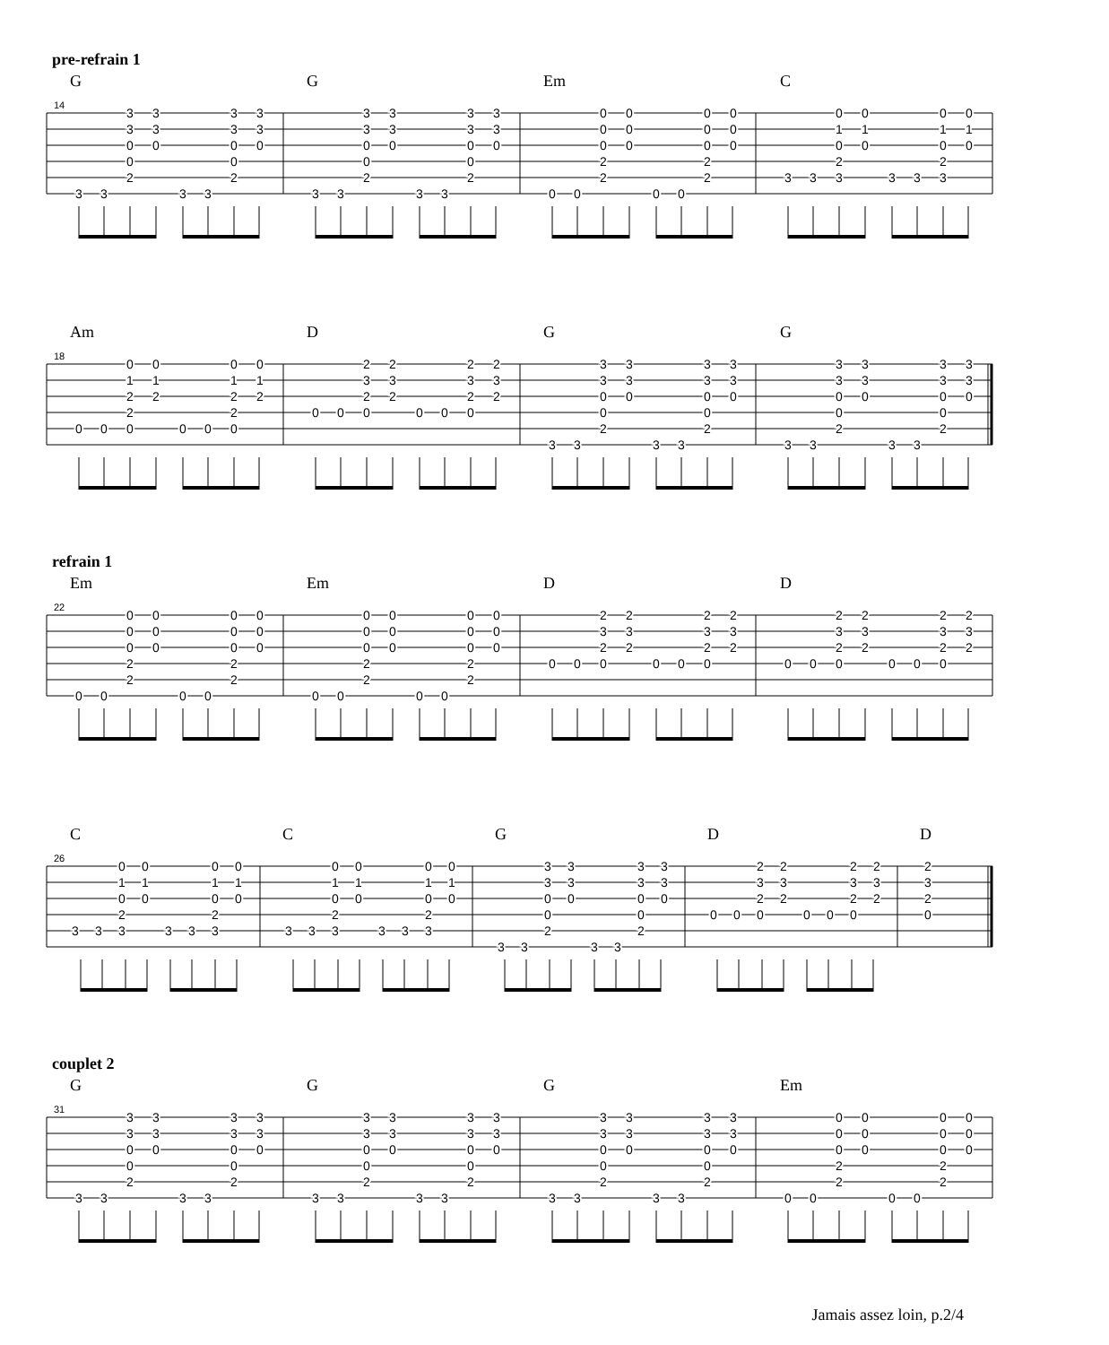pre-refrain 1
G G Em C
14
3
3
3
3
0
0
2
3
3
0
3
3
3
3
0
0
2
3
3
0
3
3
3
3
0
0
2
3
3
0
3
3
3
3
0
0
2
3
3
0
0
0
0
0
0
2
2
0
0
0
0
0
0
0
0
2
2
0
0
0
3
3
3
0
1
0
2
0
1
0
3
3
3
0
1
0
2
0
1
0
Am D G G
18
0
0
0
0
1
2
2
0
1
2
0
0
0
0
1
2
2
0
1
2
0
0
0
2
3
2
2
3
2
0
0
0
2
3
2
2
3
2
3
3
3
3
0
0
2
3
3
0
3
3
3
3
0
0
2
3
3
0
3
3
3
3
0
0
2
3
3
0
3
3
3
3
0
0
2
3
3
0
refrain 1
Em Em D D
22
0
0
0
0
0
2
2
0
0
0
0
0
0
0
0
2
2
0
0
0
0
0
0
0
0
2
2
0
0
0
0
0
0
0
0
2
2
0
0
0
0
0
0
2
3
2
2
3
2
0
0
0
2
3
2
2
3
2
0
0
0
2
3
2
2
3
2
0
0
0
2
3
2
2
3
2
CCGDD
26
3
3
3
0
1
0
2
0
1
0
3
3
3
0
1
0
2
0
1
0
3
3
3
0
1
0
2
0
1
0
3
3
3
0
1
0
2
0
1
0
3
3
3
3
0
0
2
3
3
0
3
3
3
3
0
0
2
3
3
0
0
0
0
2
3
2
2
3
2
0
0
0
2
3
2
2
3
2
2
3
2
0
couplet 2
G G G Em
31
3
3
3
3
0
0
2
3
3
0
3
3
3
3
0
0
2
3
3
0
3
3
3
3
0
0
2
3
3
0
3
3
3
3
0
0
2
3
3
0
3
3
3
3
0
0
2
3
3
0
3
3
3
3
0
0
2
3
3
0
0
0
0
0
0
2
2
0
0
0
0
0
0
0
0
2
2
0
0
0
Jamais assez loin, p.2/4